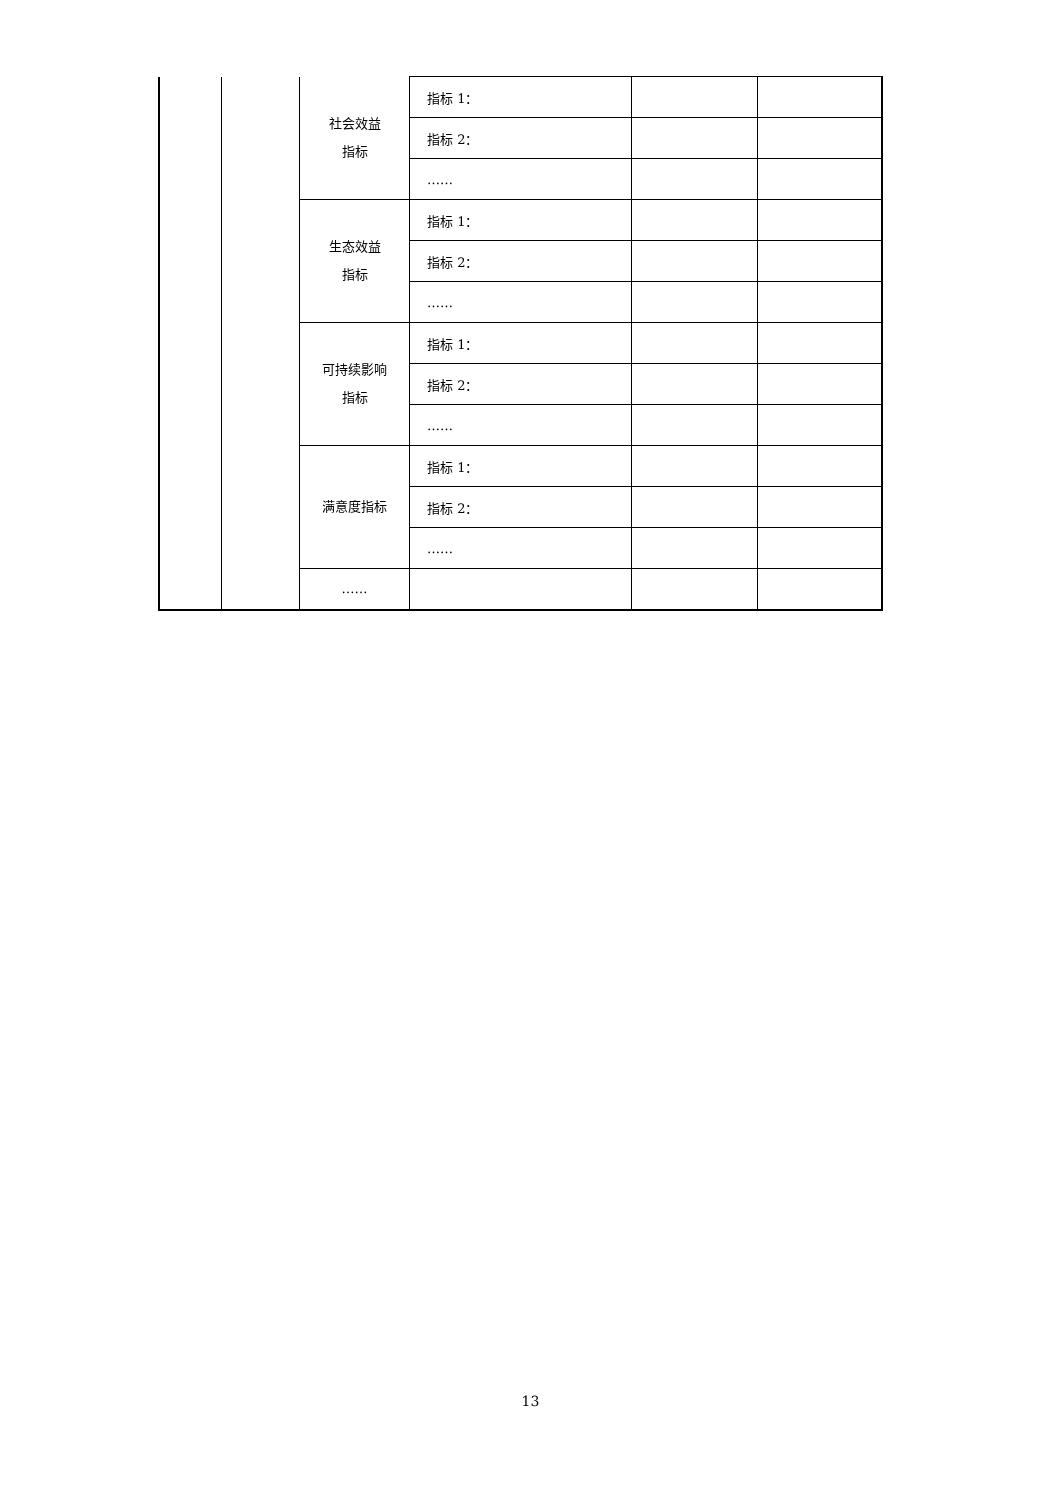| | | 社会效益 指标 | 指标 1： | | |
| | | | 指标 2： | | |
| | | | …… | | |
| | | 生态效益 指标 | 指标 1： | | |
| | | | 指标 2： | | |
| | | | …… | | |
| | | 可持续影响 指标 | 指标 1： | | |
| | | | 指标 2： | | |
| | | | …… | | |
| | | 满意度指标 | 指标 1： | | |
| | | | 指标 2： | | |
| | | | …… | | |
| | | …… | | | |
13